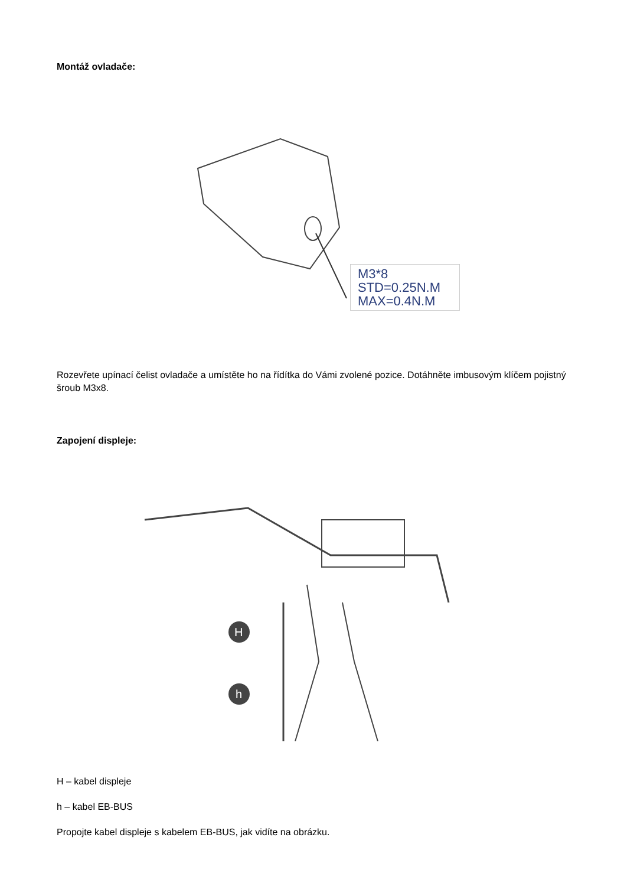Montáž ovladače:
M3*8
STD=0.25N.M
MAX=0.4N.M
Rozevřete upínací čelist ovladače a umístěte ho na řídítka do Vámi zvolené pozice. Dotáhněte imbusovým klíčem pojistný šroub M3x8.
Zapojení displeje:
H
h
H – kabel displeje
h – kabel EB-BUS
Propojte kabel displeje s kabelem EB-BUS, jak vidíte na obrázku.